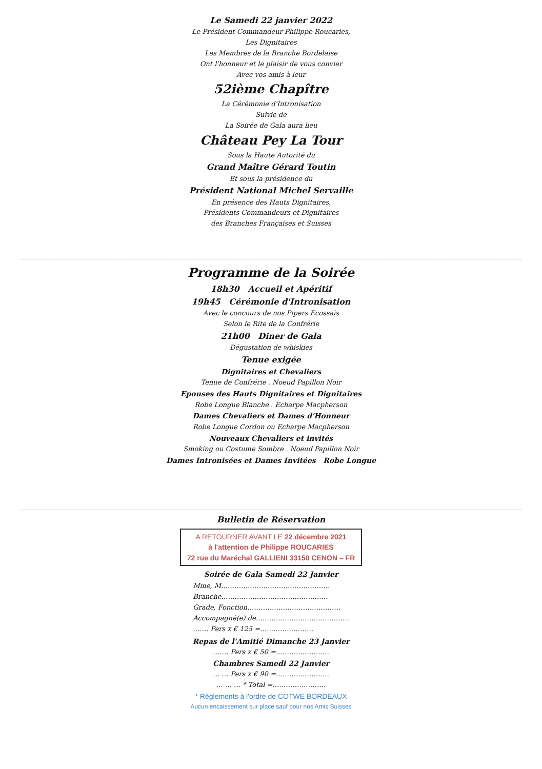Le Samedi 22 janvier 2022
Le Président Commandeur Philippe Roucaries,
Les Dignitaires
Les Membres de la Branche Bordelaise
Ont l'honneur et le plaisir de vous convier
Avec vos amis à leur
52ième Chapître
La Cérémonie d'Intronisation
Suivie de
La Soirée de Gala aura lieu
Château Pey La Tour
Sous la Haute Autorité du
Grand Maître Gérard Toutin
Et sous la présidence du
Président National Michel Servaille
En présence des Hauts Dignitaires,
Présidents Commandeurs et Dignitaires
des Branches Françaises et Suisses
Programme de la Soirée
18h30 Accueil et Apéritif
19h45 Cérémonie d'Intronisation
Avec le concours de nos Pipers Ecossais
Selon le Rite de la Confrérie
21h00 Diner de Gala
Dégustation de whiskies
Tenue exigée
Dignitaires et Chevaliers
Tenue de Confrérie . Noeud Papillon Noir
Epouses des Hauts Dignitaires et Dignitaires
Robe Longue Blanche . Echarpe Macpherson
Dames Chevaliers et Dames d'Honneur
Robe Longue Cordon ou Echarpe Macpherson
Nouveaux Chevaliers et invités
Smoking ou Costume Sombre . Noeud Papillon Noir
Dames Intronisées et Dames Invitées Robe Longue
Bulletin de Réservation
A RETOURNER AVANT LE 22 décembre 2021
à l'attention de Philippe ROUCARIES
72 rue du Maréchal GALLIENI 33150 CENON – FR
Soirée de Gala Samedi 22 Janvier
Mme, M.…………………………………………
Branche…………………………………………
Grade, Fonction……………………………………
Accompagné(e) de……………………………………
……. Pers x € 125 =……………………
Repas de l'Amitié Dimanche 23 Janvier
……. Pers x € 50 =……………………
Chambres Samedi 22 Janvier
… … Pers x € 90 =……………………
… … … * Total =……………………
* Règlements à l'ordre de COTWE BORDEAUX
Aucun encaissement sur place sauf pour nos Amis Suisses